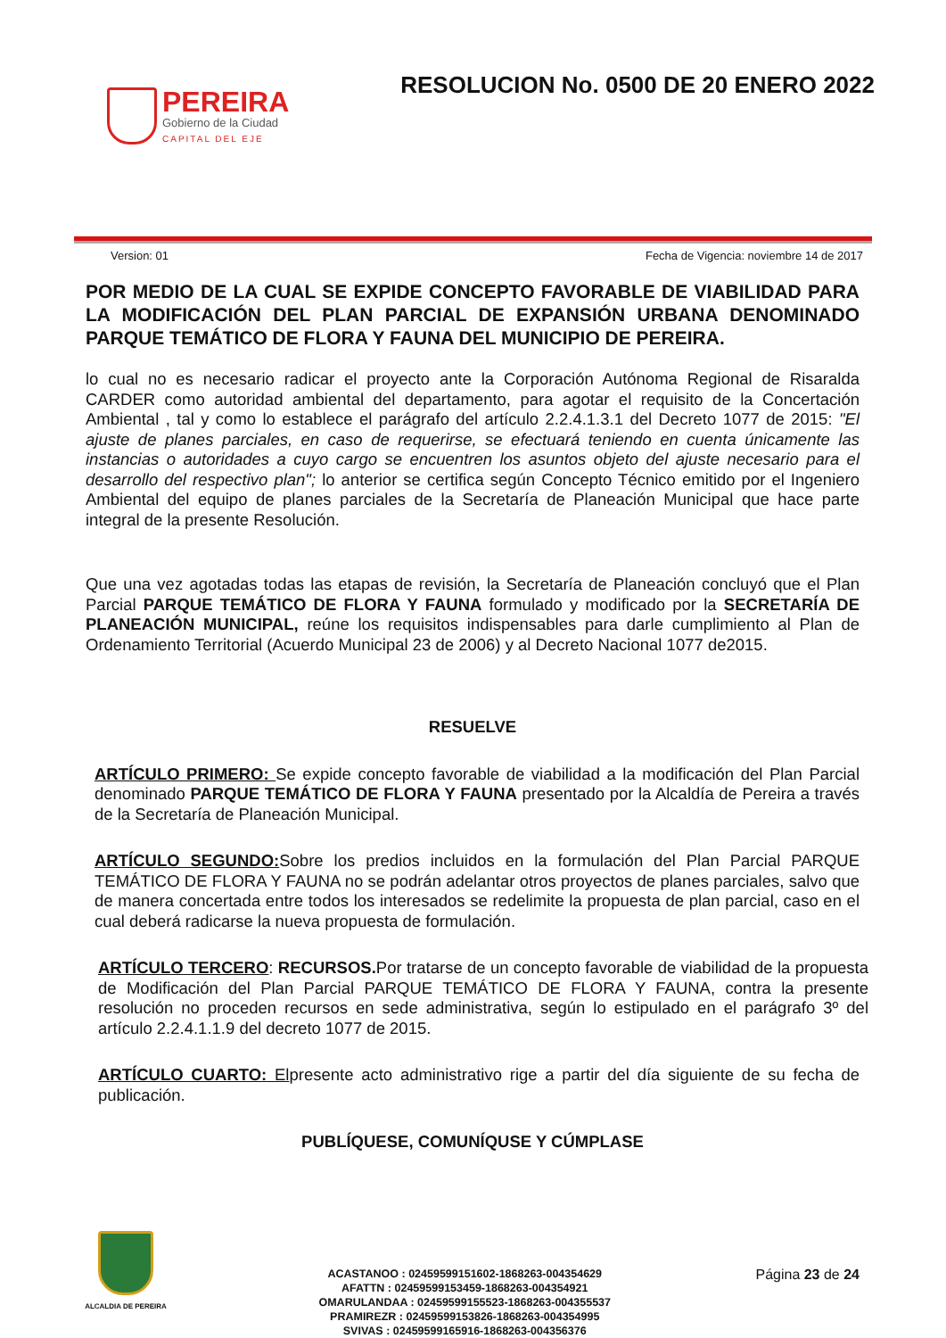PEREIRA
Gobierno de la Ciudad
CAPITAL DEL EJE
RESOLUCION No. 0500 DE 20 ENERO 2022
Version: 01 Fecha de Vigencia: noviembre 14 de 2017
POR MEDIO DE LA CUAL SE EXPIDE CONCEPTO FAVORABLE DE VIABILIDAD PARA LA MODIFICACIÓN DEL PLAN PARCIAL DE EXPANSIÓN URBANA DENOMINADO PARQUE TEMÁTICO DE FLORA Y FAUNA DEL MUNICIPIO DE PEREIRA.
lo cual no es necesario radicar el proyecto ante la Corporación Autónoma Regional de Risaralda CARDER como autoridad ambiental del departamento, para agotar el requisito de la Concertación Ambiental , tal y como lo establece el parágrafo del artículo 2.2.4.1.3.1 del Decreto 1077 de 2015: "El ajuste de planes parciales, en caso de requerirse, se efectuará teniendo en cuenta únicamente las instancias o autoridades a cuyo cargo se encuentren los asuntos objeto del ajuste necesario para el desarrollo del respectivo plan"; lo anterior se certifica según Concepto Técnico emitido por el Ingeniero Ambiental del equipo de planes parciales de la Secretaría de Planeación Municipal que hace parte integral de la presente Resolución.
Que una vez agotadas todas las etapas de revisión, la Secretaría de Planeación concluyó que el Plan Parcial PARQUE TEMÁTICO DE FLORA Y FAUNA formulado y modificado por la SECRETARÍA DE PLANEACIÓN MUNICIPAL, reúne los requisitos indispensables para darle cumplimiento al Plan de Ordenamiento Territorial (Acuerdo Municipal 23 de 2006) y al Decreto Nacional 1077 de2015.
RESUELVE
ARTÍCULO PRIMERO: Se expide concepto favorable de viabilidad a la modificación del Plan Parcial denominado PARQUE TEMÁTICO DE FLORA Y FAUNA presentado por la Alcaldía de Pereira a través de la Secretaría de Planeación Municipal.
ARTÍCULO SEGUNDO: Sobre los predios incluidos en la formulación del Plan Parcial PARQUE TEMÁTICO DE FLORA Y FAUNA no se podrán adelantar otros proyectos de planes parciales, salvo que de manera concertada entre todos los interesados se redelimite la propuesta de plan parcial, caso en el cual deberá radicarse la nueva propuesta de formulación.
ARTÍCULO TERCERO: RECURSOS. Por tratarse de un concepto favorable de viabilidad de la propuesta de Modificación del Plan Parcial PARQUE TEMÁTICO DE FLORA Y FAUNA, contra la presente resolución no proceden recursos en sede administrativa, según lo estipulado en el parágrafo 3º del artículo 2.2.4.1.1.9 del decreto 1077 de 2015.
ARTÍCULO CUARTO: Elpresente acto administrativo rige a partir del día siguiente de su fecha de publicación.
PUBLÍQUESE, COMUNÍQUSE Y CÚMPLASE
ALCALDIA DE PEREIRA
ACASTANOO : 02459599151602-1868263-004354629
AFATTN : 02459599153459-1868263-004354921
OMARULANDAA : 02459599155523-1868263-004355537
PRAMIREZR : 02459599153826-1868263-004354995
SVIVAS : 02459599165916-1868263-004356376
Página 23 de 24